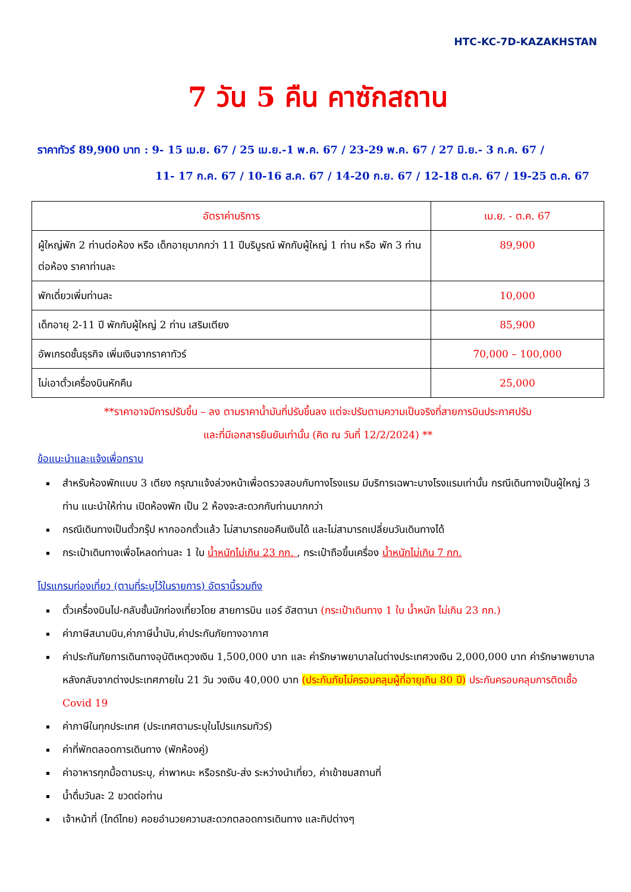HTC-KC-7D-KAZAKHSTAN
7 วัน 5 คืน คาซักสถาน
ราคาทัวร์ 89,900 บาท : 9- 15 เม.ย. 67 / 25 เม.ย.-1 พ.ค. 67 / 23-29 พ.ค. 67 / 27 มิ.ย.- 3 ก.ค. 67 /
11- 17 ก.ค. 67 / 10-16 ส.ค. 67 / 14-20 ก.ย. 67 / 12-18 ต.ค. 67 / 19-25 ต.ค. 67
| อัตราค่าบริการ | เม.ย. - ต.ค. 67 |
| --- | --- |
| ผู้ใหญ่พัก 2 ท่านต่อห้อง หรือ เด็กอายุมากกว่า 11 ปีบริบูรณ์ พักกับผู้ใหญ่ 1 ท่าน หรือ พัก 3 ท่านต่อห้อง ราคาท่านละ | 89,900 |
| พักเดี่ยวเพิ่มท่านละ | 10,000 |
| เด็กอายุ 2-11 ปี พักกับผู้ใหญ่ 2 ท่าน เสริมเตียง | 85,900 |
| อัพเกรดชั้นธุรกิจ เพิ่มเงินจากราคาทัวร์ | 70,000 – 100,000 |
| ไม่เอาตั๋วเครื่องบินหักคืน | 25,000 |
**ราคาอาจมีการปรับขึ้น – ลง ตามราคาน้ำมันที่ปรับขึ้นลง แต่จะปรับตามความเป็นจริงที่สายการบินประกาศปรับ
และที่มีเอกสารยืนยันเท่านั้น (คิด ณ วันที่ 12/2/2024) **
ข้อแนะนำและแจ้งเพื่อทราบ
สำหรับห้องพักแบบ 3 เตียง กรุณาแจ้งล่วงหน้าเพื่อตรวจสอบกับทางโรงแรม มีบริการเฉพาะบางโรงแรมเท่านั้น กรณีเดินทางเป็นผู้ใหญ่ 3 ท่าน แนะนำให้ท่าน เปิดห้องพัก เป็น 2 ห้องจะสะดวกกับท่านมากกว่า
กรณีเดินทางเป็นตั๋วกรุ๊ป หากออกตั๋วแล้ว ไม่สามารถขอคืนเงินได้ และไม่สามารถเปลี่ยนวันเดินทางได้
กระเป๋าเดินทางเพื่อโหลดท่านละ 1 ใบ น้ำหนักไม่เกิน 23 กก. , กระเป๋าถือขึ้นเครื่อง น้ำหนักไม่เกิน 7 กก.
โปรแกรมท่องเที่ยว (ตามที่ระบุไว้ในรายการ) อัตรานี้รวมถึง
ตั๋วเครื่องบินไป-กลับชั้นนักท่องเที่ยวโดย สายการบิน แอร์ อัสตานา (กระเป๋าเดินทาง 1 ใบ น้ำหนัก ไม่เกิน 23 กก.)
ค่าภาษีสนามบิน,ค่าภาษีน้ำมัน,ค่าประกันภัยทางอากาศ
ค่าประกันภัยการเดินทางอุบัติเหตุวงเงิน 1,500,000 บาท และ ค่ารักษาพยาบาลในต่างประเทศวงเงิน 2,000,000 บาท ค่ารักษาพยาบาลหลังกลับจากต่างประเทศภายใน 21 วัน วงเงิน 40,000 บาท (ประกันภัยไม่ครอบคลุมผู้ที่อายุเกิน 80 ปี) ประกันครอบคลุมการติดเชื้อ Covid 19
ค่าภาษีในทุกประเทศ (ประเทศตามระบุในโปรแกรมทัวร์)
ค่าที่พักตลอดการเดินทาง (พักห้องคู่)
ค่าอาหารทุกมื้อตามระบุ, ค่าพาหนะ หรือรถรับ-ส่ง ระหว่างนำเที่ยว, ค่าเข้าชมสถานที่
น้ำดื่มวันละ 2 ขวดต่อท่าน
เจ้าหน้าที่ (ไกด์ไทย) คอยอำนวยความสะดวกตลอดการเดินทาง และทิปต่างๆ